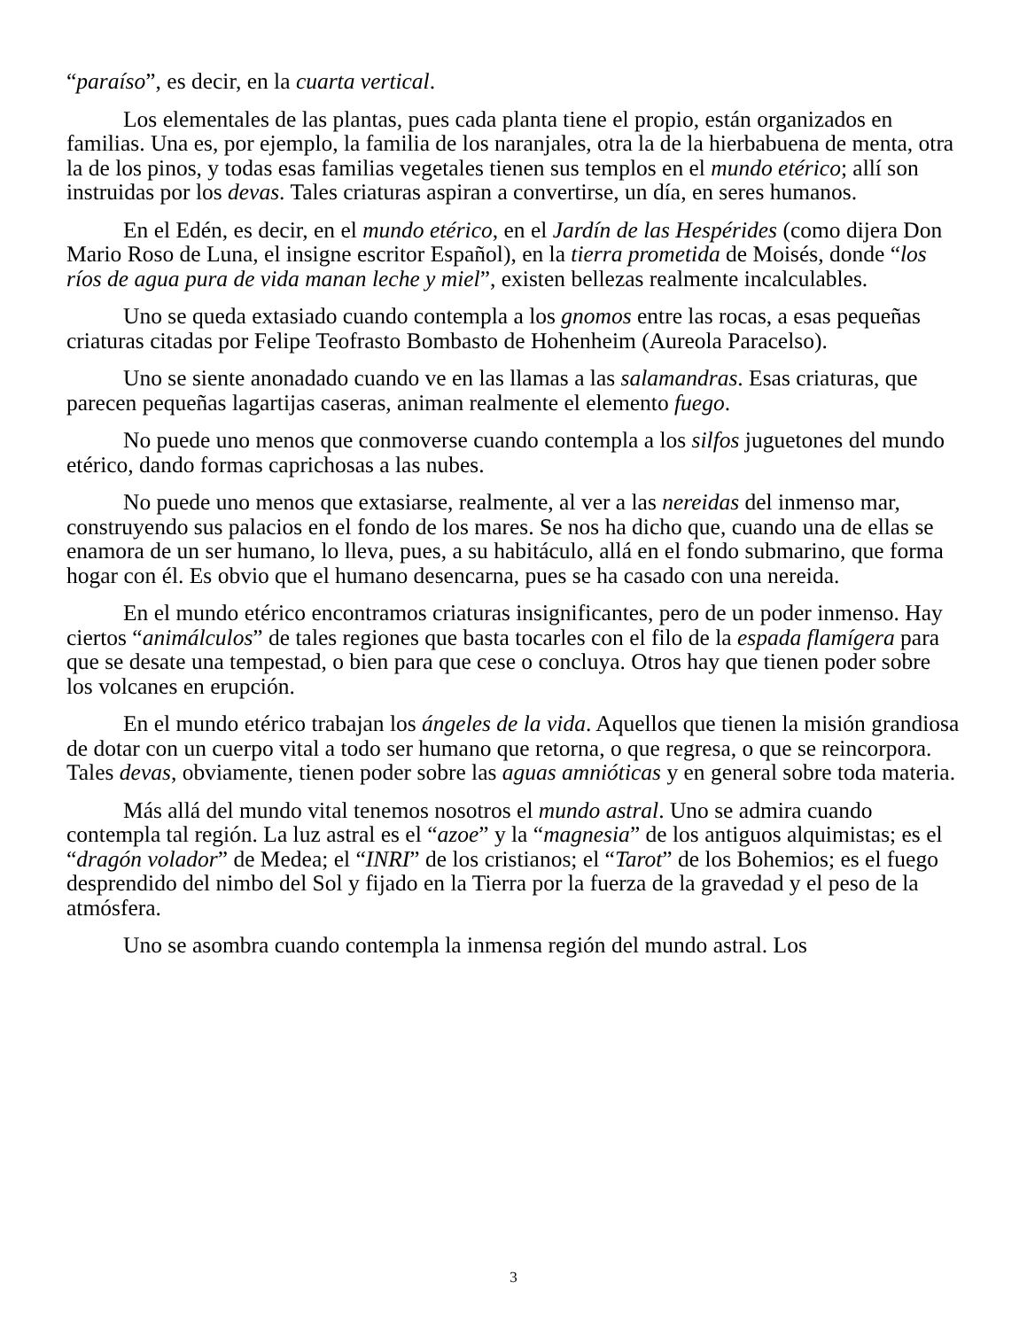“paraíso”, es decir, en la cuarta vertical.
Los elementales de las plantas, pues cada planta tiene el propio, están organizados en familias. Una es, por ejemplo, la familia de los naranjales, otra la de la hierbabuena de menta, otra la de los pinos, y todas esas familias vegetales tienen sus templos en el mundo etérico; allí son instruidas por los devas. Tales criaturas aspiran a convertirse, un día, en seres humanos.
En el Edén, es decir, en el mundo etérico, en el Jardín de las Hespérides (como dijera Don Mario Roso de Luna, el insigne escritor Español), en la tierra prometida de Moisés, donde “los ríos de agua pura de vida manan leche y miel”, existen bellezas realmente incalculables.
Uno se queda extasiado cuando contempla a los gnomos entre las rocas, a esas pequeñas criaturas citadas por Felipe Teofrasto Bombasto de Hohenheim (Aureola Paracelso).
Uno se siente anonadado cuando ve en las llamas a las salamandras. Esas criaturas, que parecen pequeñas lagartijas caseras, animan realmente el elemento fuego.
No puede uno menos que conmoverse cuando contempla a los silfos juguetones del mundo etérico, dando formas caprichosas a las nubes.
No puede uno menos que extasiarse, realmente, al ver a las nereidas del inmenso mar, construyendo sus palacios en el fondo de los mares. Se nos ha dicho que, cuando una de ellas se enamora de un ser humano, lo lleva, pues, a su habitáculo, allá en el fondo submarino, que forma hogar con él. Es obvio que el humano desencarna, pues se ha casado con una nereida.
En el mundo etérico encontramos criaturas insignificantes, pero de un poder inmenso. Hay ciertos “animálculos” de tales regiones que basta tocarles con el filo de la espada flamígera para que se desate una tempestad, o bien para que cese o concluya. Otros hay que tienen poder sobre los volcanes en erupción.
En el mundo etérico trabajan los ángeles de la vida. Aquellos que tienen la misión grandiosa de dotar con un cuerpo vital a todo ser humano que retorna, o que regresa, o que se reincorpora. Tales devas, obviamente, tienen poder sobre las aguas amnióticas y en general sobre toda materia.
Más allá del mundo vital tenemos nosotros el mundo astral. Uno se admira cuando contempla tal región. La luz astral es el “azoe” y la “magnesia” de los antiguos alquimistas; es el “dragón volador” de Medea; el “INRI” de los cristianos; el “Tarot” de los Bohemios; es el fuego desprendido del nimbo del Sol y fijado en la Tierra por la fuerza de la gravedad y el peso de la atmósfera.
Uno se asombra cuando contempla la inmensa región del mundo astral. Los
3